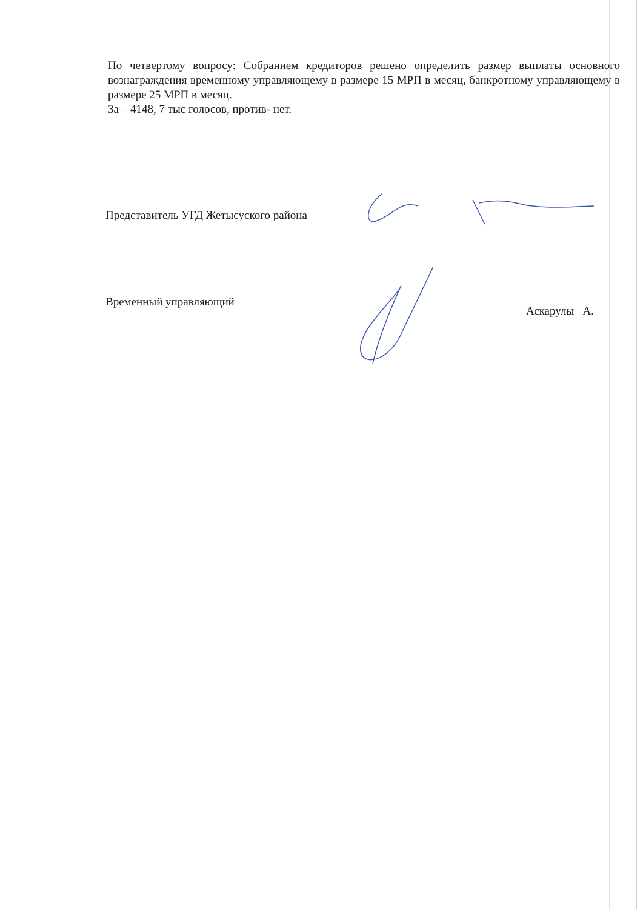По четвертому вопросу: Собранием кредиторов решено определить размер выплаты основного вознаграждения временному управляющему в размере 15 МРП в месяц, банкротному управляющему в размере 25 МРП в месяц.
За – 4148, 7 тыс голосов, против- нет.
Представитель УГД Жетысуского района
Временный управляющий
Аскарулы А.